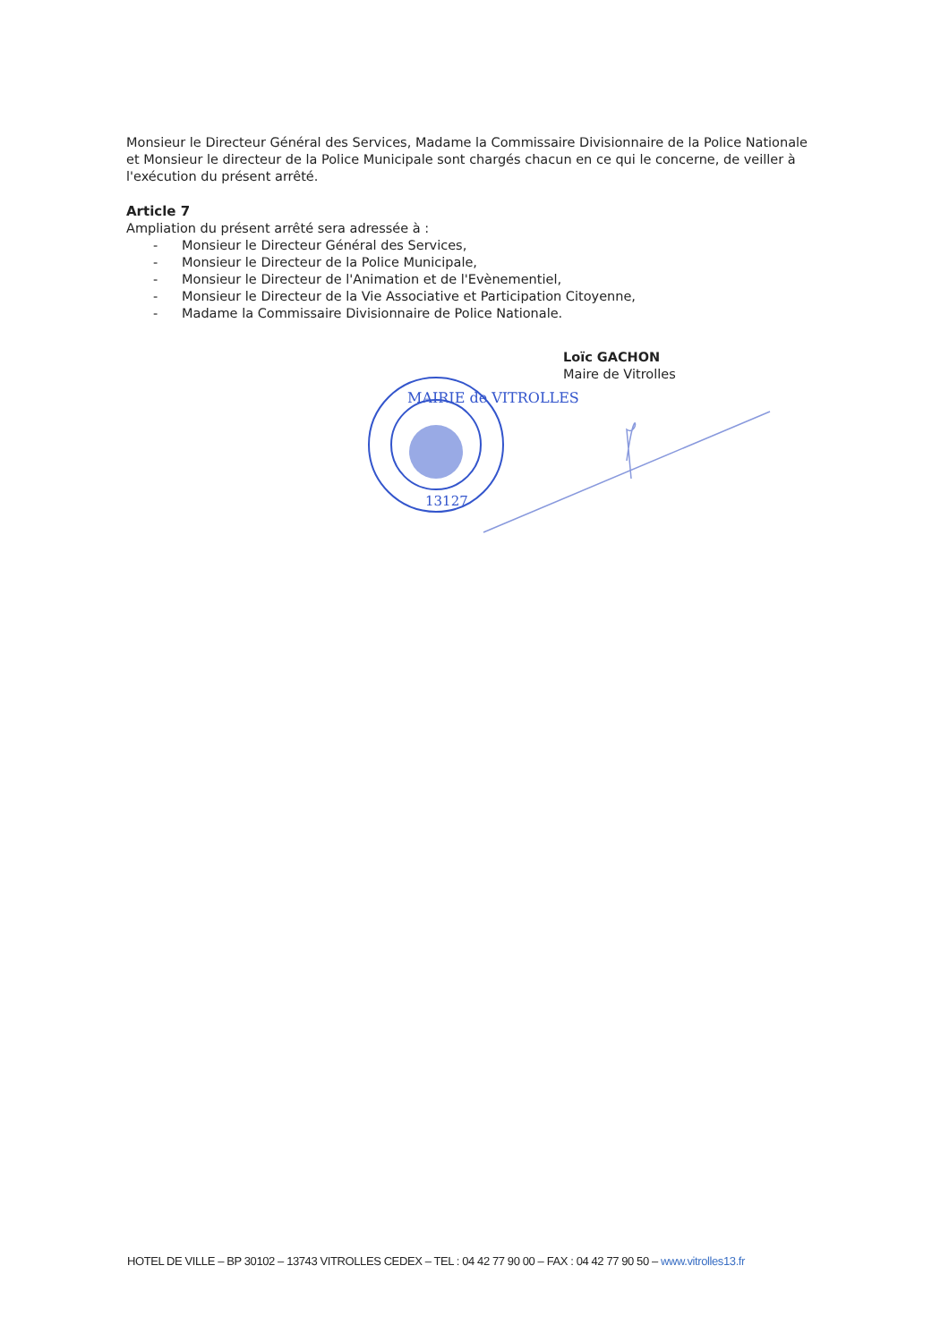Monsieur le Directeur Général des Services, Madame la Commissaire Divisionnaire de la Police Nationale et Monsieur le directeur de la Police Municipale sont chargés chacun en ce qui le concerne, de veiller à l'exécution du présent arrêté.
Article 7
Ampliation du présent arrêté sera adressée à :
- Monsieur le Directeur Général des Services,
- Monsieur le Directeur de la Police Municipale,
- Monsieur le Directeur de l'Animation et de l'Evènementiel,
- Monsieur le Directeur de la Vie Associative et Participation Citoyenne,
- Madame la Commissaire Divisionnaire de Police Nationale.
Loïc GACHON
Maire de Vitrolles
MAIRIE de VITROLLES
13127
HOTEL DE VILLE – BP 30102 – 13743 VITROLLES CEDEX – TEL : 04 42 77 90 00 – FAX : 04 42 77 90 50 – www.vitrolles13.fr